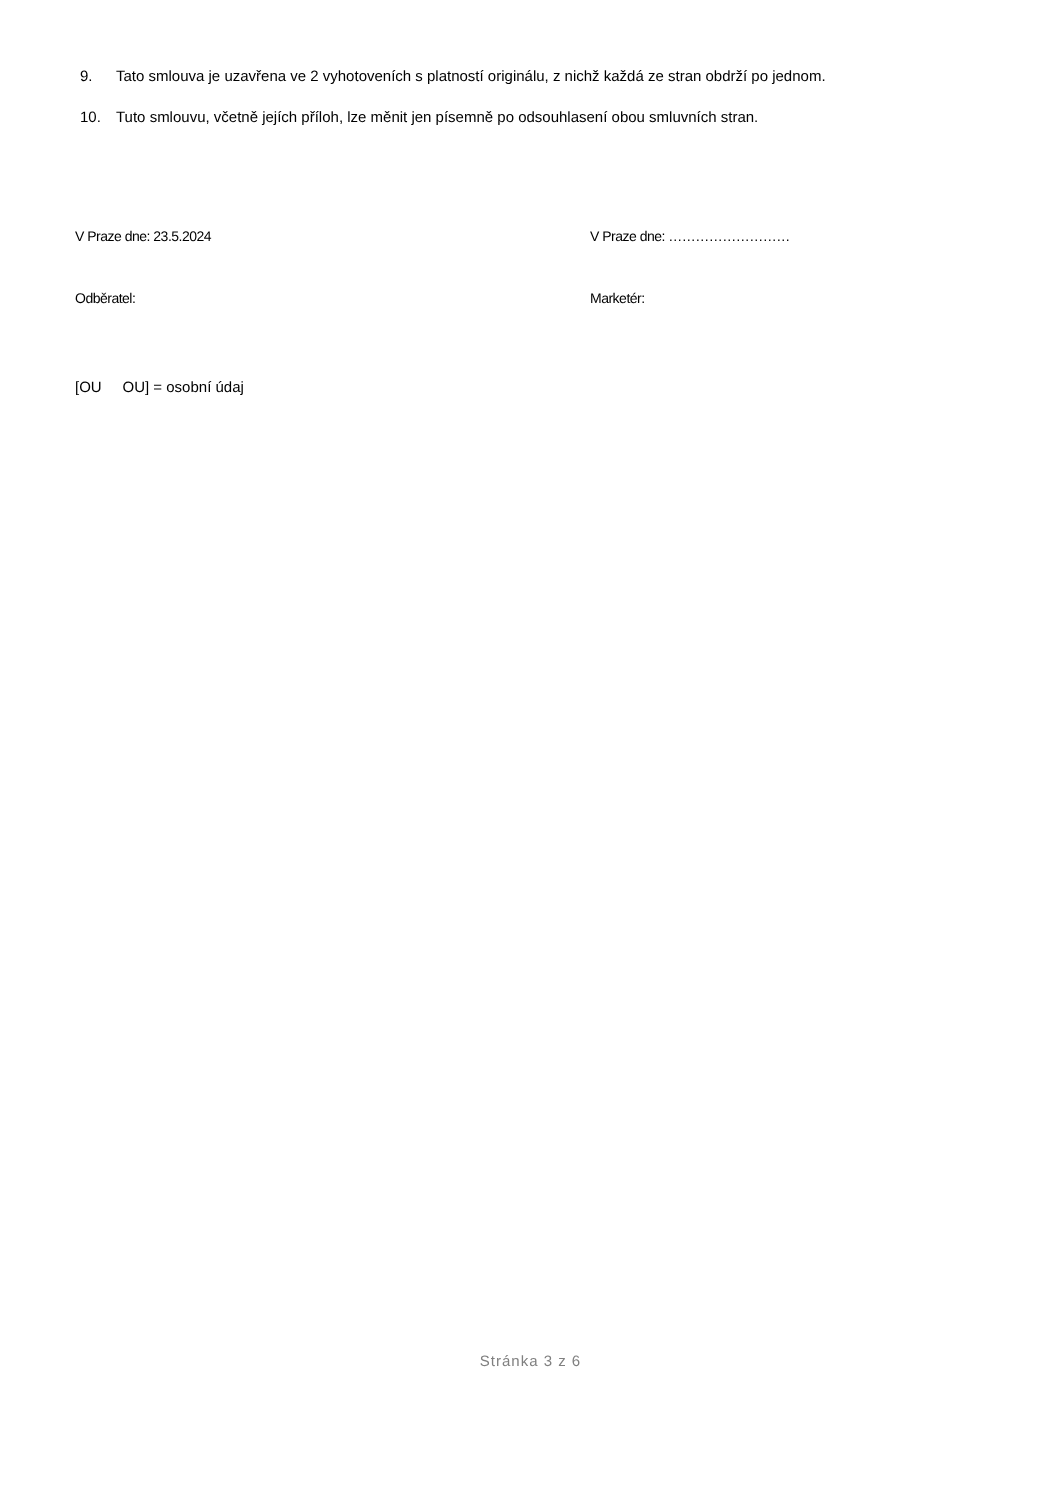9. Tato smlouva je uzavřena ve 2 vyhotoveních s platností originálu, z nichž každá ze stran obdrží po jednom.
10. Tuto smlouvu, včetně jejích příloh, lze měnit jen písemně po odsouhlasení obou smluvních stran.
V Praze dne: 23.5.2024 V Praze dne: ………………………
Odběratel: Marketér:
[OU OU] = osobní údaj
Stránka 3 z 6